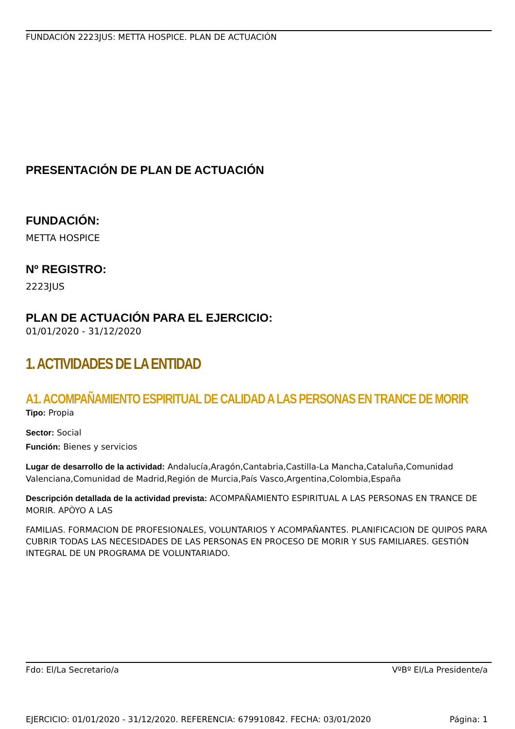FUNDACIÓN 2223JUS: METTA HOSPICE. PLAN DE ACTUACIÓN
PRESENTACIÓN DE PLAN DE ACTUACIÓN
FUNDACIÓN:
METTA HOSPICE
Nº REGISTRO:
2223JUS
PLAN DE ACTUACIÓN PARA EL EJERCICIO:
01/01/2020 - 31/12/2020
1. ACTIVIDADES DE LA ENTIDAD
A1. ACOMPAÑAMIENTO ESPIRITUAL DE CALIDAD A LAS PERSONAS EN TRANCE DE MORIR
Tipo: Propia
Sector: Social
Función: Bienes y servicios
Lugar de desarrollo de la actividad: Andalucía,Aragón,Cantabria,Castilla-La Mancha,Cataluña,Comunidad Valenciana,Comunidad de Madrid,Región de Murcia,País Vasco,Argentina,Colombia,España
Descripción detallada de la actividad prevista: ACOMPAÑAMIENTO ESPIRITUAL A LAS PERSONAS EN TRANCE DE MORIR. APÒYO A LAS
FAMILIAS. FORMACION DE PROFESIONALES, VOLUNTARIOS Y ACOMPAÑANTES. PLANIFICACION DE QUIPOS PARA CUBRIR TODAS LAS NECESIDADES DE LAS PERSONAS EN PROCESO DE MORIR Y SUS FAMILIARES. GESTIÓN INTEGRAL DE UN PROGRAMA DE VOLUNTARIADO.
Fdo: El/La Secretario/a VºBº El/La Presidente/a
EJERCICIO: 01/01/2020 - 31/12/2020. REFERENCIA: 679910842. FECHA: 03/01/2020 Página: 1